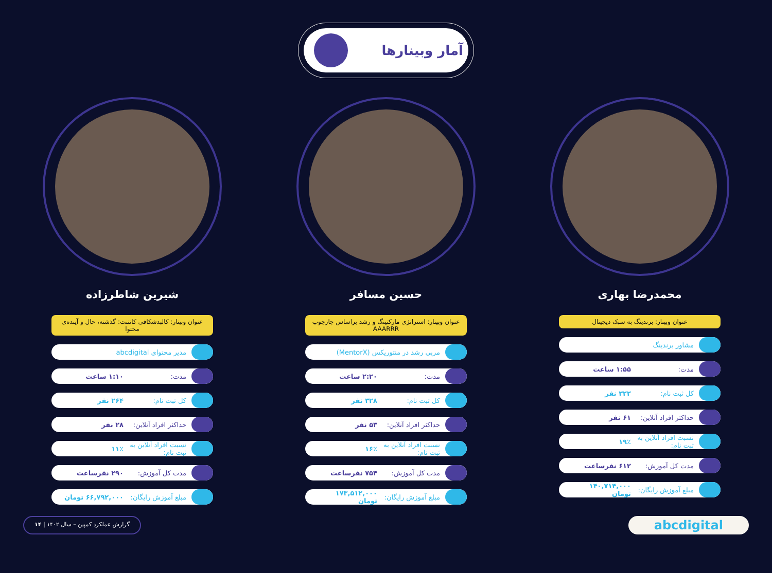آمار وبینارها
محمدرضا بهاری
عنوان وبینار: برندینگ به سبک دیجیتال
مشاور برندینگ
مدت: ۱:۵۵ ساعت
کل ثبت نام: ۳۲۲ نفر
حداکثر افراد آنلاین: ۶۱ نفر
نسبت افراد آنلاین به ثبت نام: ۱۹٪
مدت کل آموزش: ۶۱۲ نفرساعت
مبلغ آموزش رایگان: ۱۴۰,۷۱۴,۰۰۰ تومان
حسین مسافر
عنوان وبینار: استراتژی مارکتینگ و رشد براساس چارچوب AAARRR
مربی رشد در منتوریکس (MentorX)
مدت: ۲:۲۰ ساعت
کل ثبت نام: ۳۲۸ نفر
حداکثر افراد آنلاین: ۵۳ نفر
نسبت افراد آنلاین به ثبت نام: ۱۶٪
مدت کل آموزش: ۷۵۴ نفرساعت
مبلغ آموزش رایگان: ۱۷۳,۵۱۲,۰۰۰ تومان
شیرین شاطرزاده
عنوان وبینار: کالبدشکافی کانتنت: گذشته، حال و آینده‌ی محتوا
مدیر محتوای abcdigital
مدت: ۱:۱۰ ساعت
کل ثبت نام: ۲۶۴ نفر
حداکثر افراد آنلاین: ۲۸ نفر
نسبت افراد آنلاین به ثبت نام: ۱۱٪
مدت کل آموزش: ۲۹۰ نفرساعت
مبلغ آموزش رایگان: ۶۶,۷۹۲,۰۰۰ تومان
abcdigital
گزارش عملکرد کمپین – سال ۱۴۰۲ | ۱۴